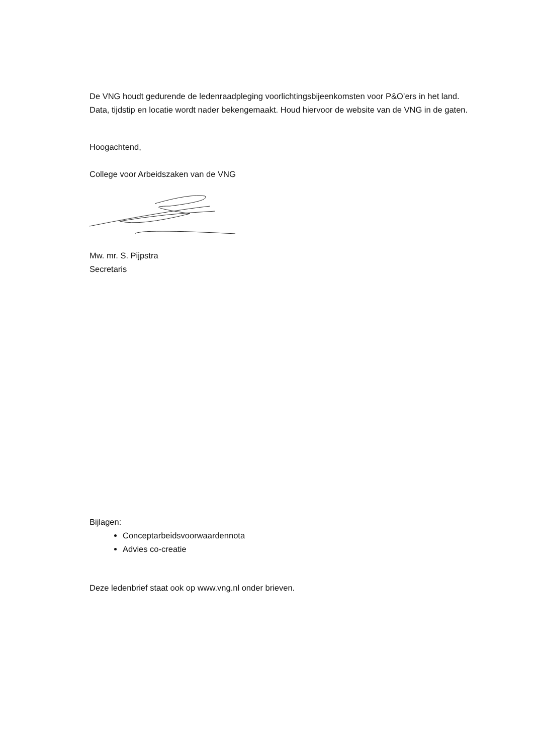De VNG houdt gedurende de ledenraadpleging voorlichtingsbijeenkomsten voor P&O’ers in het land. Data, tijdstip en locatie wordt nader bekengemaakt. Houd hiervoor de website van de VNG in de gaten.
Hoogachtend,
College voor Arbeidszaken van de VNG
Mw. mr. S. Pijpstra
Secretaris
Bijlagen:
Conceptarbeidsvoorwaardennota
Advies co-creatie
Deze ledenbrief staat ook op www.vng.nl onder brieven.